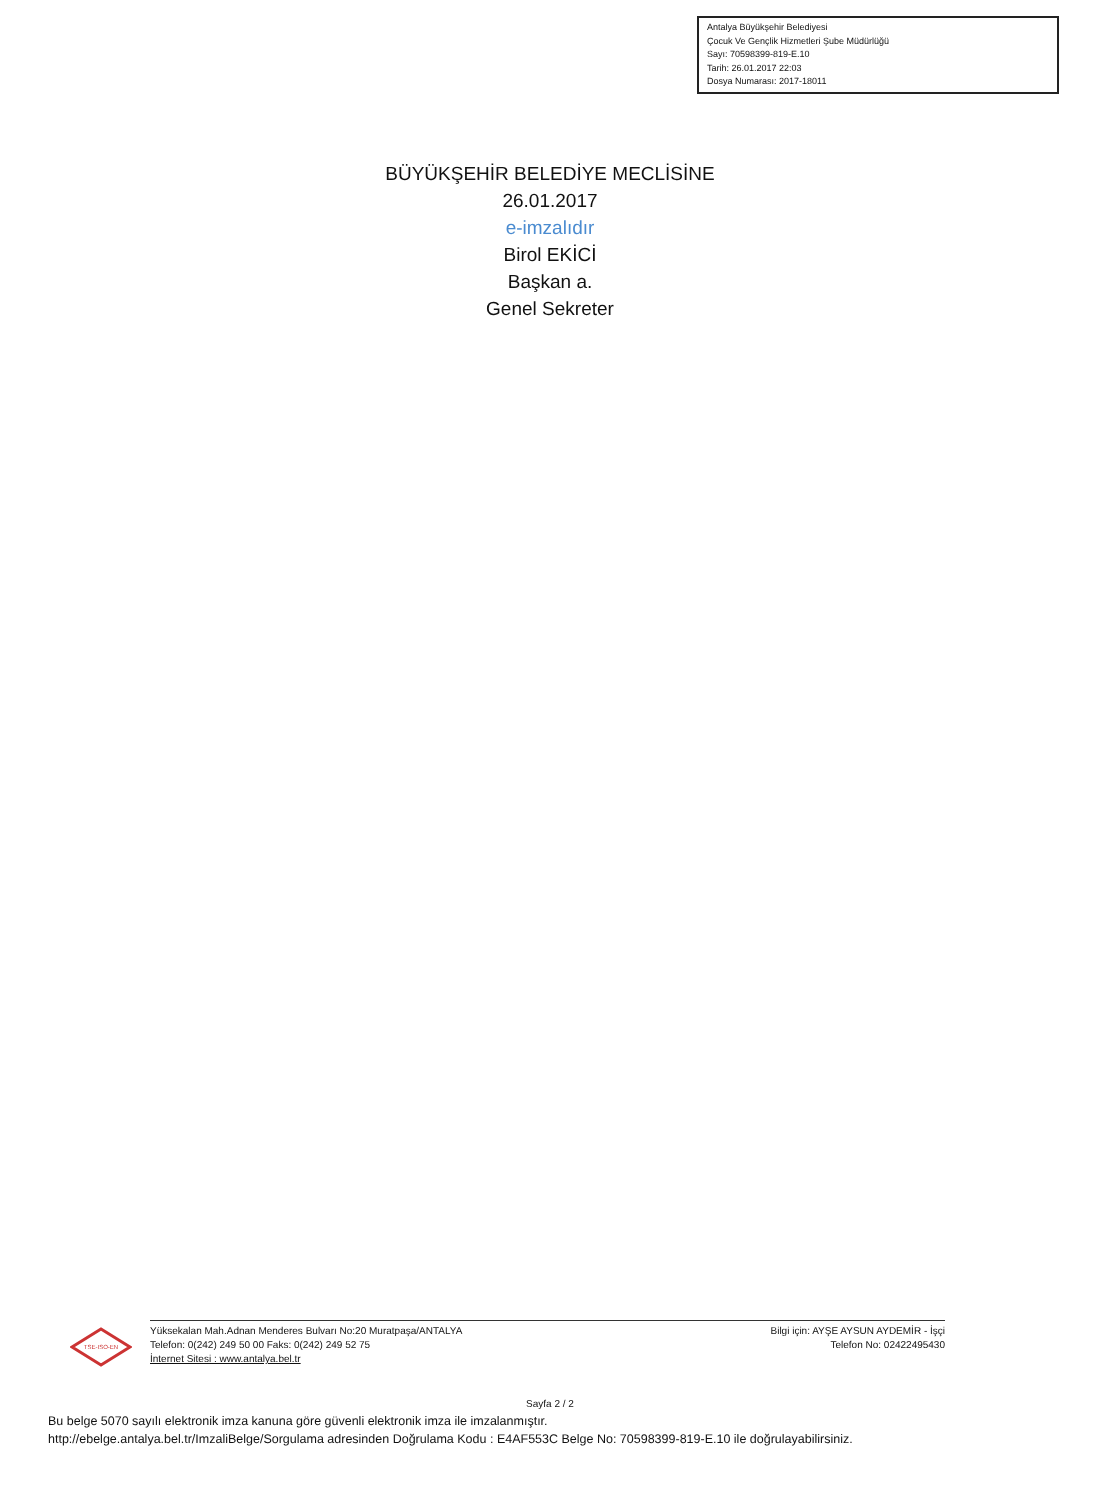Antalya Büyükşehir Belediyesi
Çocuk Ve Gençlik Hizmetleri Şube Müdürlüğü
Sayı: 70598399-819-E.10
Tarih: 26.01.2017 22:03
Dosya Numarası: 2017-18011
BÜYÜKŞEHİR BELEDİYE MECLİSİNE
26.01.2017
e-imzalıdır
Birol EKİCİ
Başkan a.
Genel Sekreter
TSE-ISO-EN
Yüksekalan Mah.Adnan Menderes Bulvarı No:20 Muratpaşa/ANTALYA
Telefon: 0(242) 249 50 00 Faks: 0(242) 249 52 75
İnternet Sitesi : www.antalya.bel.tr
Bilgi için: AYŞE AYSUN AYDEMİR - İşçi
Telefon No: 02422495430
Sayfa 2 / 2
Bu belge 5070 sayılı elektronik imza kanuna göre güvenli elektronik imza ile imzalanmıştır.
http://ebelge.antalya.bel.tr/ImzaliBelge/Sorgulama adresinden Doğrulama Kodu : E4AF553C Belge No: 70598399-819-E.10 ile doğrulayabilirsiniz.